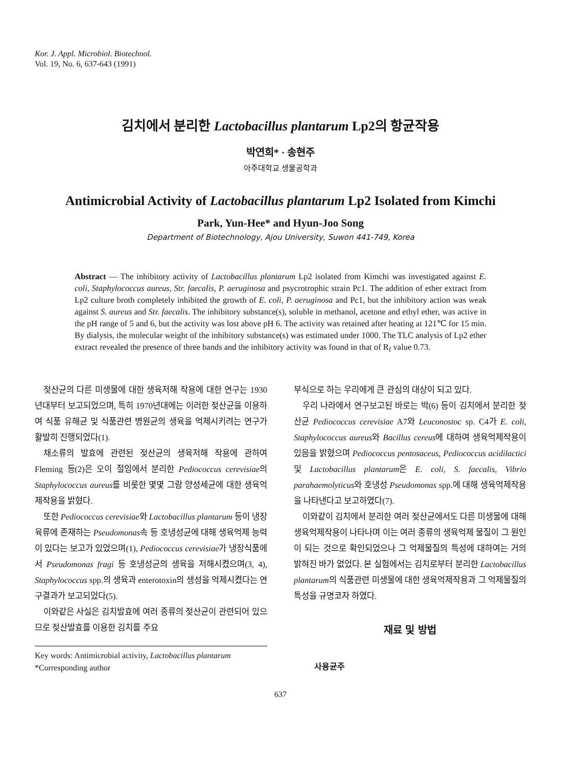Kor. J. Appl. Microbiol. Biotechnol.
Vol. 19, No. 6, 637-643 (1991)
김치에서 분리한 Lactobacillus plantarum Lp2의 항균작용
박연희* · 송현주
아주대학교 생물공학과
Antimicrobial Activity of Lactobacillus plantarum Lp2 Isolated from Kimchi
Park, Yun-Hee* and Hyun-Joo Song
Department of Biotechnology, Ajou University, Suwon 441-749, Korea
Abstract — The inhibitory activity of Lactobacillus plantarum Lp2 isolated from Kimchi was investigated against E. coli, Staphylococcus aureus, Str. faecalis, P. aeruginosa and psycrotrophic strain Pc1. The addition of ether extract from Lp2 culture broth completely inhibited the growth of E. coli, P. aeruginosa and Pc1, but the inhibitory action was weak against S. aureus and Str. faecalis. The inhibitory substance(s), soluble in methanol, acetone and ethyl ether, was active in the pH range of 5 and 6, but the activity was lost above pH 6. The activity was retained after heating at 121℃ for 15 min. By dialysis, the molecular weight of the inhibitory substance(s) was estimated under 1000. The TLC analysis of Lp2 ether extract revealed the presence of three bands and the inhibitory activity was found in that of R<sub>f</sub> value 0.73.
젖산균의 다른 미생물에 대한 생육저해 작용에 대한 연구는 1930년대부터 보고되었으며, 특히 1970년대에는 이러한 젖산균을 이용하여 식품 유해균 및 식품관련 병원균의 생육을 억제시키려는 연구가 활발히 진행되었다(1).
채소류의 발효에 관련된 젖산균의 생육저해 작용에 관하여 Fleming 등(2)은 오이 절임에서 분리한 Pediococcus cerevisiae의 Staphylococcus aureus를 비롯한 몇몇 그람 양성세균에 대한 생육억제작용을 밝혔다.
또한 Pediococcus cerevisiae와 Lactobacillus plantarum 등이 냉장육류에 존재하는 Pseudomonas속 등 호냉성균에 대해 생육억제 능력이 있다는 보고가 있었으며(1), Pediococcus cerevisiae가 냉장식품에서 Pseudomonas fragi 등 호냉성균의 생육을 저해시켰으며(3, 4), Staphylococcus spp.의 생육과 enterotoxin의 생성을 억제시켰다는 연구결과가 보고되었다(5).
이와같은 사실은 김치발효에 여러 종류의 젖산균이 관련되어 있으므로 젖산발효를 이용한 김치를 주요
Key words: Antimicrobial activity, Lactobacillus plantarum
*Corresponding author
부식으로 하는 우리에게 큰 관심의 대상이 되고 있다.
우리 나라에서 연구보고된 바로는 박(6) 등이 김치에서 분리한 젖산균 Pediococcus cerevisiae A7와 Leuconostoc sp. C4가 E. coli, Staphylococcus aureus와 Bacillus cereus에 대하여 생육억제작용이 있음을 밝혔으며 Pediococcus pentosaceus, Pediococcus acidilactici 및 Lactobacillus plantarum은 E. coli, S. faecalis, Vibrio parahaemolyticus와 호냉성 Pseudomonas spp.에 대해 생육억제작용을 나타낸다고 보고하였다(7).
이와같이 김치에서 분리한 여러 젖산균에서도 다른 미생물에 대해 생육억제작용이 나타나며 이는 여러 종류의 생육억제 물질이 그 원인이 되는 것으로 확인되었으나 그 억제물질의 특성에 대하여는 거의 밝혀진 바가 없었다. 본 실험에서는 김치로부터 분리한 Lactobacillus plantarum의 식품관련 미생물에 대한 생육억제작용과 그 억제물질의 특성을 규명코자 하였다.
재료 및 방법
사용균주
637